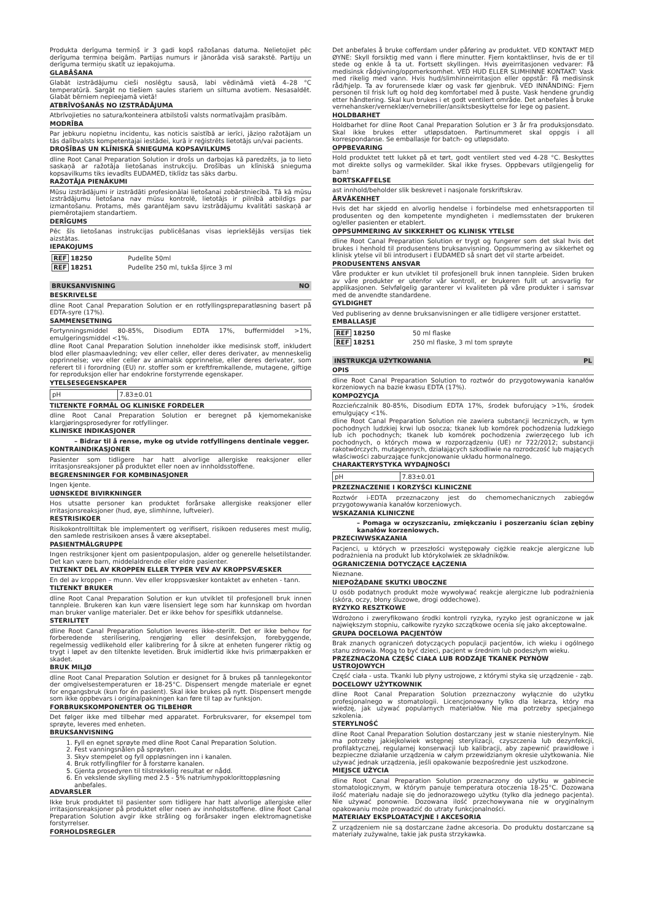Produkta derīguma termiņš ir 3 gadi kopš ražošanas datuma. Nelietojiet pēc derīguma termiņa beigām. Partijas numurs ir jānorāda visā sarakstē. Partiju un derīguma termiņu skatīt uz iepakojuma.
GLABĀŠANA
Glabāt izstrādājumu cieši noslēgtu sausā, labi vēdināmā vietā 4–28 °C temperatūrā. Sargāt no tiešiem saules stariem un siltuma avotiem. Nesasaldēt. Glabāt bērniem nepieejamā vietā!
ATBRĪVOŠANĀS NO IZSTRĀDĀJUMA
Atbrīvojieties no satura/konteinera atbilstoši valsts normatīvajām prasībām.
MODRĪBA
Par jebkuru nopietnu incidentu, kas noticis saistībā ar ierīci, jāziņo ražotājam un tās dalībvalsts kompetentajai iestādei, kurā ir reģistrēts lietotājs un/vai pacients.
DROŠĪBAS UN KLĪNISKĀ SNIEGUMA KOPSAVILKUMS
dline Root Canal Preparation Solution ir drošs un darbojas kā paredzēts, ja to lieto saskaņā ar ražotāja lietošanas instrukciju. Drošības un klīniskā snieguma kopsavilkums tiks ievadīts EUDAMED, tiklīdz tas sāks darbu.
RAŽOTĀJA PIENĀKUMI
Mūsu izstrādājumi ir izstrādāti profesionālai lietošanai zobārstniecībā. Tā kā mūsu izstrādājumu lietošana nav mūsu kontrolē, lietotājs ir pilnībā atbildīgs par izmantošanu. Protams, mēs garantējam savu izstrādājumu kvalitāti saskaņā ar piemērotajiem standartiem.
DERĪGUMS
Pēc šīs lietošanas instrukcijas publicēšanas visas iepriekšējās versijas tiek aizstātas.
IEPAKOJUMS
| REF 18250 | Pudelīte 50ml |
| REF 18251 | Pudelīte 250 ml, tukša šļirce 3 ml |
BRUKSANVISNING NO
BESKRIVELSE
dline Root Canal Preparation Solution er en rotfyllingspreparatløsning basert på EDTA-syre (17%).
SAMMENSETNING
Fortynningsmiddel 80-85%, Disodium EDTA 17%, buffermiddel >1%, emulgeringsmiddel <1%.
dline Root Canal Preparation Solution inneholder ikke medisinsk stoff, inkludert blod eller plasmaavledning; vev eller celler, eller deres derivater, av menneskelig opprinnelse; vev eller celler av animalsk opprinnelse, eller deres derivater, som referert til i forordning (EU) nr. stoffer som er kreftfremkallende, mutagene, giftige for reproduksjon eller har endokrine forstyrrende egenskaper.
YTELSESEGENSKAPER
| pH | 7.83±0.01 |
TILTENKTE FORMÅL OG KLINISKE FORDELER
dline Root Canal Preparation Solution er beregnet på kjemomekaniske klargjøringsprosedyrer for rotfyllinger.
KLINISKE INDIKASJONER
– Bidrar til å rense, myke og utvide rotfyllingens dentinale vegger.
KONTRAINDIKASJONER
Pasienter som tidligere har hatt alvorlige allergiske reaksjoner eller irritasjonsreaksjoner på produktet eller noen av innholdsstoffene.
BEGRENSNINGER FOR KOMBINASJONER
Ingen kjente.
UØNSKEDE BIVIRKNINGER
Hos utsatte personer kan produktet forårsake allergiske reaksjoner eller irritasjonsreaksjoner (hud, øye, slimhinne, luftveier).
RESTRISIKOER
Risikokontrolltiltak ble implementert og verifisert, risikoen reduseres mest mulig, den samlede restrisikoen anses å være akseptabel.
PASIENTMÅLGRUPPE
Ingen restriksjoner kjent om pasientpopulasjon, alder og generelle helsetilstander. Det kan være barn, middelaldrende eller eldre pasienter.
TILTENKT DEL AV KROPPEN ELLER TYPER VEV AV KROPPSVÆSKER
En del av kroppen – munn. Vev eller kroppsvæsker kontaktet av enheten - tann.
TILTENKT BRUKER
dline Root Canal Preparation Solution er kun utviklet til profesjonell bruk innen tannpleie. Brukeren kan kun være lisensiert lege som har kunnskap om hvordan man bruker vanlige materialer. Det er ikke behov for spesifikk utdannelse.
STERILITET
dline Root Canal Preparation Solution leveres ikke-sterilt. Det er ikke behov for forberedende sterilisering, rengjøring eller desinfeksjon, forebyggende, regelmessig vedlikehold eller kalibrering for å sikre at enheten fungerer riktig og trygt i løpet av den tiltenkte levetiden. Bruk imidlertid ikke hvis primærpakken er skadet.
BRUK MILJØ
dline Root Canal Preparation Solution er designet for å brukes på tannlegekontor der omgivelsestemperaturen er 18-25°C. Dispensert mengde materiale er egnet for engangsbruk (kun for én pasient). Skal ikke brukes på nytt. Dispensert mengde som ikke oppbevars i originalpakningen kan føre til tap av funksjon.
FORBRUKSKOMPONENTER OG TILBEHØR
Det følger ikke med tilbehør med apparatet. Forbruksvarer, for eksempel tom sprøyte, leveres med enheten.
BRUKSANVISNING
1. Fyll en egnet sprøyte med dline Root Canal Preparation Solution.
2. Fest vanningsnålen på sprøyten.
3. Skyv stempelet og fyll oppløsningen inn i kanalen.
4. Bruk rotfyllingfiler for å forstørre kanalen.
5. Gjenta prosedyren til tilstrekkelig resultat er nådd.
6. En vekslende skylling med 2.5 - 5% natriumhypoklorittoppløsning anbefales.
ADVARSLER
Ikke bruk produktet til pasienter som tidligere har hatt alvorlige allergiske eller irritasjonsreaksjoner på produktet eller noen av innholdsstoffene. dline Root Canal Preparation Solution avgir ikke stråling og forårsaker ingen elektromagnetiske forstyrrelser.
FORHOLDSREGLER
Det anbefales å bruke cofferdam under påføring av produktet. VED KONTAKT MED ØYNE: Skyll forsiktig med vann i flere minutter. Fjern kontaktlinser, hvis de er til stede og enkle å ta ut. Fortsett skyllingen. Hvis øyeirritasjonen vedvarer: Få medisinsk rådgivning/oppmerksomhet. VED HUD ELLER SLIMHINNE KONTAKT: Vask med rikelig med vann. Hvis hud/slimhinneirritasjon eller oppstår: Få medisinsk råd/hjelp. Ta av forurensede klær og vask før gjenbruk. VED INNÅNDING: Fjern personen til frisk luft og hold deg komfortabel med å puste. Vask hendene grundig etter håndtering. Skal kun brukes i et godt ventilert område. Det anbefales å bruke vernehansker/verneklær/vernebriller/ansiktsbeskyttelse for lege og pasient.
HOLDBARHET
Holdbarhet for dline Root Canal Preparation Solution er 3 år fra produksjonsdato. Skal ikke brukes etter utløpsdatoen. Partinummeret skal oppgis i all korrespondanse. Se emballasje for batch- og utløpsdato.
OPPBEVARING
Hold produktet tett lukket på et tørt, godt ventilert sted ved 4-28 °C. Beskyttes mot direkte sollys og varmekilder. Skal ikke fryses. Oppbevars utilgjengelig for barn!
BORTSKAFFELSE
ast innhold/beholder slik beskrevet i nasjonale forskriftskrav.
ÅRVÅKENHET
Hvis det har skjedd en alvorlig hendelse i forbindelse med enhetsrapporten til produsenten og den kompetente myndigheten i medlemsstaten der brukeren og/eller pasienten er etablert.
OPPSUMMERING AV SIKKERHET OG KLINISK YTELSE
dline Root Canal Preparation Solution er trygt og fungerer som det skal hvis det brukes i henhold til produsentens bruksanvisning. Oppsummering av sikkerhet og klinisk ytelse vil bli introdusert i EUDAMED så snart det vil starte arbeidet.
PRODUSENTENS ANSVAR
Våre produkter er kun utviklet til profesjonell bruk innen tannpleie. Siden bruken av våre produkter er utenfor vår kontroll, er brukeren fullt ut ansvarlig for applikasjonen. Selvfølgelig garanterer vi kvaliteten på våre produkter i samsvar med de anvendte standardene.
GYLDIGHET
Ved publisering av denne bruksanvisningen er alle tidligere versjoner erstattet.
EMBALLASJE
| REF 18250 | 50 ml flaske |
| REF 18251 | 250 ml flaske, 3 ml tom sprøyte |
INSTRUKCJA UŻYTKOWANIA PL
OPIS
dline Root Canal Preparation Solution to roztwór do przygotowywania kanałów korzeniowych na bazie kwasu EDTA (17%).
KOMPOZYCJA
Rozcieńczalnik 80-85%, Disodium EDTA 17%, środek buforujący >1%, środek emulgujący <1%.
dline Root Canal Preparation Solution nie zawiera substancji leczniczych, w tym pochodnych ludzkiej krwi lub osocza; tkanek lub komórek pochodzenia ludzkiego lub ich pochodnych; tkanek lub komórek pochodzenia zwierzęcego lub ich pochodnych, o których mowa w rozporządzeniu (UE) nr 722/2012; substancji rakotwórczych, mutagennych, działających szkodliwie na rozrodczość lub mających właściwości zaburzające funkcjonowanie układu hormonalnego.
CHARAKTERYSTYKA WYDAJNOŚCI
| pH | 7.83±0.01 |
PRZEZNACZENIE I KORZYŚCI KLINICZNE
Roztwór i-EDTA przeznaczony jest do chemomechanicznych zabiegów przygotowywania kanałów korzeniowych.
WSKAZANIA KLINICZNE
– Pomaga w oczyszczaniu, zmiękczaniu i poszerzaniu ścian zębiny kanałów korzeniowych.
PRZECIWWSKAZANIA
Pacjenci, u których w przeszłości występowały ciężkie reakcje alergiczne lub podrażnienia na produkt lub którykolwiek ze składników.
OGRANICZENIA DOTYCZĄCE ŁĄCZENIA
Nieznane.
NIEPOŻĄDANE SKUTKI UBOCZNE
U osób podatnych produkt może wywoływać reakcje alergiczne lub podrażnienia (skóra, oczy, błony śluzowe, drogi oddechowe).
RYZYKO RESZTKOWE
Wdrożono i zweryfikowano środki kontroli ryzyka, ryzyko jest ograniczone w jak największym stopniu, całkowite ryzyko szczątkowe ocenia się jako akceptowalne.
GRUPA DOCELOWA PACJENTÓW
Brak znanych ograniczeń dotyczących populacji pacjentów, ich wieku i ogólnego stanu zdrowia. Mogą to być dzieci, pacjent w średnim lub podeszłym wieku.
PRZEZNACZONA CZĘŚĆ CIAŁA LUB RODZAJE TKANEK PŁYNÓW USTROJOWYCH
Część ciała - usta. Tkanki lub płyny ustrojowe, z którymi styka się urządzenie - ząb.
DOCELOWY UŻYTKOWNIK
dline Root Canal Preparation Solution przeznaczony wyłącznie do użytku profesjonalnego w stomatologii. Licencjonowany tylko dla lekarza, który ma wiedzę, jak używać popularnych materiałów. Nie ma potrzeby specjalnego szkolenia.
STERYLNOŚĆ
dline Root Canal Preparation Solution dostarczany jest w stanie niesterylnym. Nie ma potrzeby jakiejkolwiek wstępnej sterylizacji, czyszczenia lub dezynfekcji, profilaktycznej, regularnej konserwacji lub kalibracji, aby zapewnić prawidłowe i bezpieczne działanie urządzenia w całym przewidzianym okresie użytkowania. Nie używać jednak urządzenia, jeśli opakowanie bezpośrednie jest uszkodzone.
MIEJSCE UŻYCIA
dline Root Canal Preparation Solution przeznaczony do użytku w gabinecie stomatologicznym, w którym panuje temperatura otoczenia 18-25°C. Dozowana ilość materiału nadaje się do jednorazowego użytku (tylko dla jednego pacjenta). Nie używać ponownie. Dozowana ilość przechowywana nie w oryginalnym opakowaniu może prowadzić do utraty funkcjonalności.
MATERIAŁY EKSPLOATACYJNE I AKCESORIA
Z urządzeniem nie są dostarczane żadne akcesoria. Do produktu dostarczane są materiały zużywalne, takie jak pusta strzykawka.